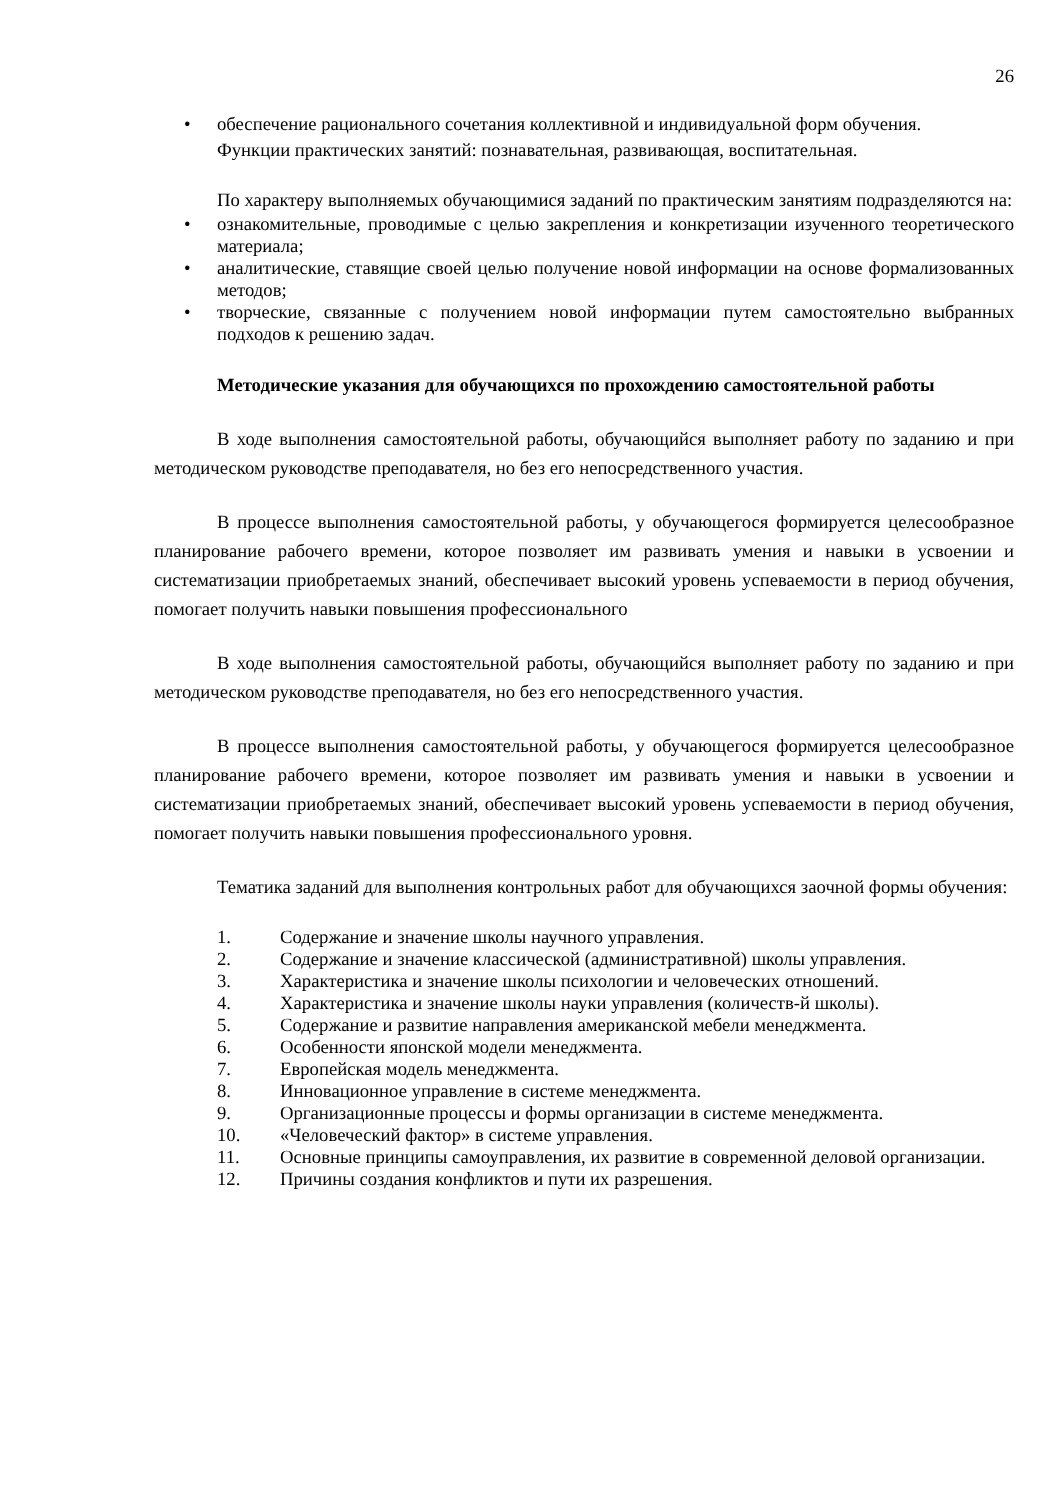26
• обеспечение рационального сочетания коллективной и индивидуальной форм обучения.
Функции практических занятий: познавательная, развивающая, воспитательная.
По характеру выполняемых обучающимися заданий по практическим занятиям подразделяются на:
• ознакомительные, проводимые с целью закрепления и конкретизации изученного теоретического материала;
• аналитические, ставящие своей целью получение новой информации на основе формализованных методов;
• творческие, связанные с получением новой информации путем самостоятельно выбранных подходов к решению задач.
Методические указания для обучающихся по прохождению самостоятельной работы
В ходе выполнения самостоятельной работы, обучающийся выполняет работу по заданию и при методическом руководстве преподавателя, но без его непосредственного участия.
В процессе выполнения самостоятельной работы, у обучающегося формируется целесообразное планирование рабочего времени, которое позволяет им развивать умения и навыки в усвоении и систематизации приобретаемых знаний, обеспечивает высокий уровень успеваемости в период обучения, помогает получить навыки повышения профессионального
В ходе выполнения самостоятельной работы, обучающийся выполняет работу по заданию и при методическом руководстве преподавателя, но без его непосредственного участия.
В процессе выполнения самостоятельной работы, у обучающегося формируется целесообразное планирование рабочего времени, которое позволяет им развивать умения и навыки в усвоении и систематизации приобретаемых знаний, обеспечивает высокий уровень успеваемости в период обучения, помогает получить навыки повышения профессионального уровня.
Тематика заданий для выполнения контрольных работ для обучающихся заочной формы обучения:
1. Содержание и значение школы научного управления.
2. Содержание и значение классической (административной) школы управления.
3. Характеристика и значение школы психологии и человеческих отношений.
4. Характеристика и значение школы науки управления (количеств-й школы).
5. Содержание и развитие направления американской мебели менеджмента.
6. Особенности японской модели менеджмента.
7. Европейская модель менеджмента.
8. Инновационное управление в системе менеджмента.
9. Организационные процессы и формы организации в системе менеджмента.
10. «Человеческий фактор» в системе управления.
11. Основные принципы самоуправления, их развитие в современной деловой организации.
12. Причины создания конфликтов и пути их разрешения.